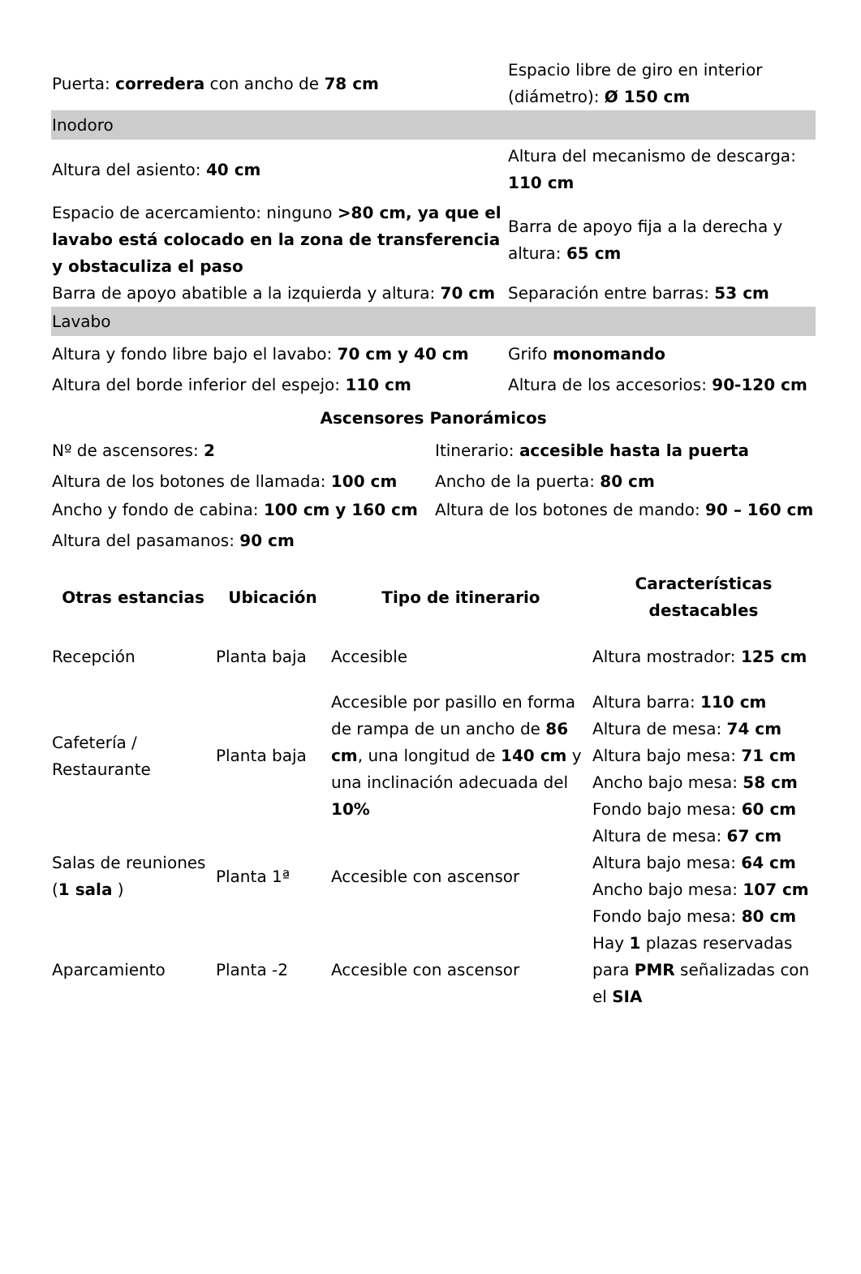| Puerta: corredera con ancho de 78 cm | Espacio libre de giro en interior (diámetro): Ø 150 cm |
| Inodoro | |
| Altura del asiento: 40 cm | Altura del mecanismo de descarga: 110 cm |
| Espacio de acercamiento: ninguno >80 cm, ya que el lavabo está colocado en la zona de transferencia y obstaculiza el paso | Barra de apoyo fija a la derecha y altura: 65 cm |
| Barra de apoyo abatible a la izquierda y altura: 70 cm | Separación entre barras: 53 cm |
| Lavabo | |
| Altura y fondo libre bajo el lavabo: 70 cm y 40 cm | Grifo monomando |
| Altura del borde inferior del espejo: 110 cm | Altura de los accesorios: 90-120 cm |
Ascensores Panorámicos
| Nº de ascensores: 2 | Itinerario: accesible hasta la puerta |
| Altura de los botones de llamada: 100 cm | Ancho de la puerta: 80 cm |
| Ancho y fondo de cabina: 100 cm y 160 cm | Altura de los botones de mando: 90 – 160 cm |
| Altura del pasamanos: 90 cm | |
| Otras estancias | Ubicación | Tipo de itinerario | Características destacables |
| --- | --- | --- | --- |
| Recepción | Planta baja | Accesible | Altura mostrador: 125 cm |
| Cafetería / Restaurante | Planta baja | Accesible por pasillo en forma de rampa de un ancho de 86 cm , una longitud de 140 cm y una inclinación adecuada del 10% | Altura barra: 110 cm Altura de mesa: 74 cm Altura bajo mesa: 71 cm Ancho bajo mesa: 58 cm Fondo bajo mesa: 60 cm |
| Salas de reuniones ( 1 sala ) | Planta 1ª | Accesible con ascensor | Altura de mesa: 67 cm Altura bajo mesa: 64 cm Ancho bajo mesa: 107 cm Fondo bajo mesa: 80 cm |
| Aparcamiento | Planta -2 | Accesible con ascensor | Hay 1 plazas reservadas para PMR señalizadas con el SIA |